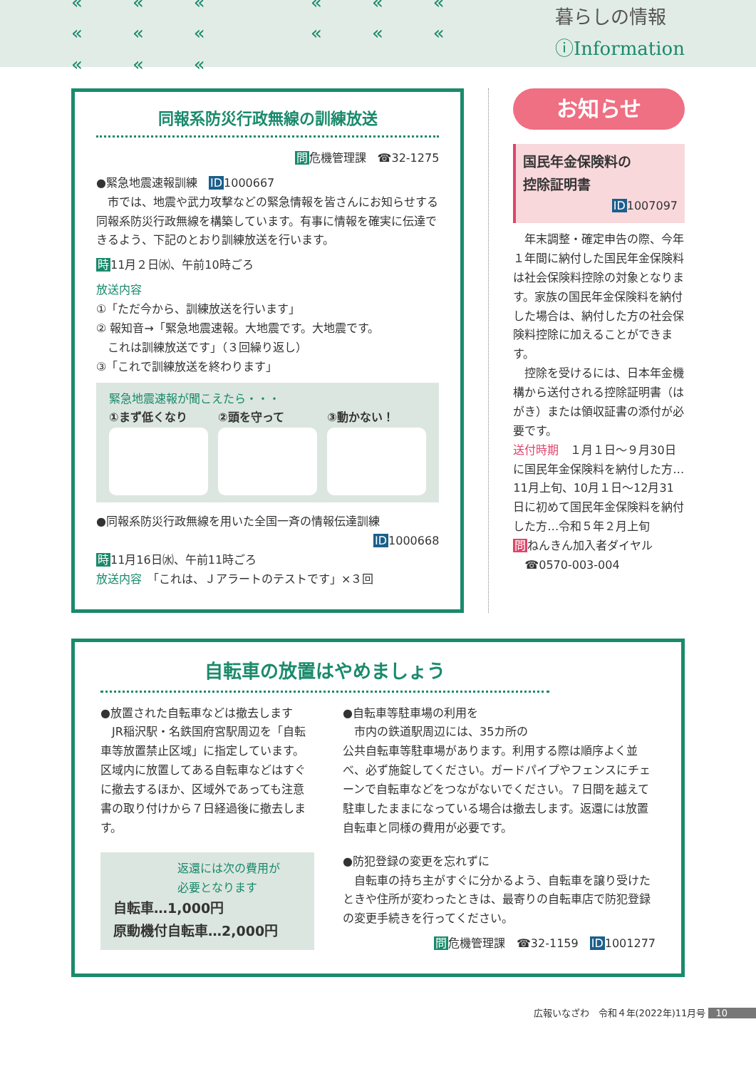««« ««« ««« ««« ««« 暮らしの情報 ⓘInformation
同報系防災行政無線の訓練放送
問危機管理課　☎32-1275
●緊急地震速報訓練　ID1000667
　市では、地震や武力攻撃などの緊急情報を皆さんにお知らせする同報系防災行政無線を構築しています。有事に情報を確実に伝達できるよう、下記のとおり訓練放送を行います。
時11月２日㈬、午前10時ごろ
放送内容
①「ただ今から、訓練放送を行います」
② 報知音→「緊急地震速報。大地震です。大地震です。
　これは訓練放送です」（３回繰り返し）
③「これで訓練放送を終わります」
緊急地震速報が聞こえたら・・・
①まず低くなり ②頭を守って ③動かない！
●同報系防災行政無線を用いた全国一斉の情報伝達訓練
ID1000668
時11月16日㈬、午前11時ごろ
放送内容　「これは、Ｊアラートのテストです」×３回
お知らせ
国民年金保険料の
控除証明書
ID1007097
　年末調整・確定申告の際、今年１年間に納付した国民年金保険料は社会保険料控除の対象となります。家族の国民年金保険料を納付した場合は、納付した方の社会保険料控除に加えることができます。
　控除を受けるには、日本年金機構から送付される控除証明書（はがき）または領収証書の添付が必要です。
送付時期　１月１日～９月30日に国民年金保険料を納付した方…11月上旬、10月１日～12月31日に初めて国民年金保険料を納付した方…令和５年２月上旬
問ねんきん加入者ダイヤル
　☎0570-003-004
自転車の放置はやめましょう
●放置された自転車などは撤去します
　JR稲沢駅・名鉄国府宮駅周辺を「自転車等放置禁止区域」に指定しています。区域内に放置してある自転車などはすぐに撤去するほか、区域外であっても注意書の取り付けから７日経過後に撤去します。
返還には次の費用が
必要となります
自転車…1,000円
原動機付自転車…2,000円
●自転車等駐車場の利用を
　市内の鉄道駅周辺には、35カ所の
公共自転車等駐車場があります。利用する際は順序よく並べ、必ず施錠してください。ガードパイプやフェンスにチェーンで自転車などをつながないでください。７日間を越えて駐車したままになっている場合は撤去します。返還には放置自転車と同様の費用が必要です。
●防犯登録の変更を忘れずに
　自転車の持ち主がすぐに分かるよう、自転車を譲り受けたときや住所が変わったときは、最寄りの自転車店で防犯登録の変更手続きを行ってください。
問危機管理課　☎32-1159　ID1001277
広報いなざわ　令和４年(2022年)11月号 10